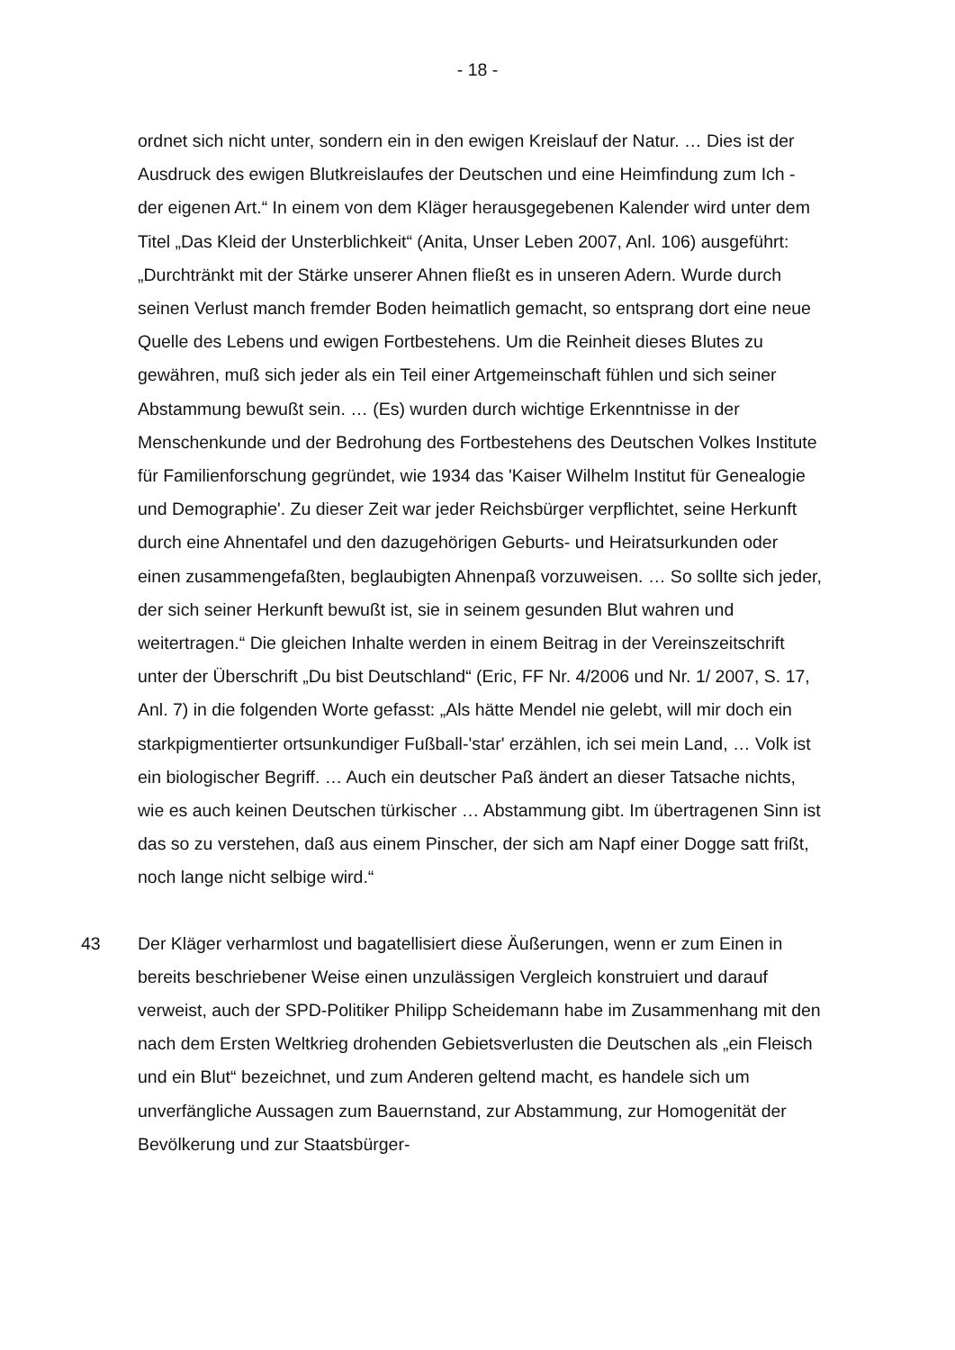- 18 -
ordnet sich nicht unter, sondern ein in den ewigen Kreislauf der Natur. … Dies ist der Ausdruck des ewigen Blutkreislaufes der Deutschen und eine Heimfindung zum Ich - der eigenen Art.“ In einem von dem Kläger herausgegebenen Kalender wird unter dem Titel „Das Kleid der Unsterblichkeit“ (Anita, Unser Leben 2007, Anl. 106) ausgeführt: „Durchtränkt mit der Stärke unserer Ahnen fließt es in unseren Adern. Wurde durch seinen Verlust manch fremder Boden heimatlich gemacht, so entsprang dort eine neue Quelle des Lebens und ewigen Fortbestehens. Um die Reinheit dieses Blutes zu gewähren, muß sich jeder als ein Teil einer Artgemeinschaft fühlen und sich seiner Abstammung bewußt sein. … (Es) wurden durch wichtige Erkenntnisse in der Menschenkunde und der Bedrohung des Fortbestehens des Deutschen Volkes Institute für Familienforschung gegründet, wie 1934 das 'Kaiser Wilhelm Institut für Genealogie und Demographie'. Zu dieser Zeit war jeder Reichsbürger verpflichtet, seine Herkunft durch eine Ahnentafel und den dazugehörigen Geburts- und Heiratsurkunden oder einen zusammengefaßten, beglaubigten Ahnenpaß vorzuweisen. … So sollte sich jeder, der sich seiner Herkunft bewußt ist, sie in seinem gesunden Blut wahren und weitertragen.“ Die gleichen Inhalte werden in einem Beitrag in der Vereinszeitschrift unter der Überschrift „Du bist Deutschland“ (Eric, FF Nr. 4/2006 und Nr. 1/ 2007, S. 17, Anl. 7) in die folgenden Worte gefasst: „Als hätte Mendel nie gelebt, will mir doch ein starkpigmentierter ortsunkundiger Fußball-'star' erzählen, ich sei mein Land, … Volk ist ein biologischer Begriff. … Auch ein deutscher Paß ändert an dieser Tatsache nichts, wie es auch keinen Deutschen türkischer … Abstammung gibt. Im übertragenen Sinn ist das so zu verstehen, daß aus einem Pinscher, der sich am Napf einer Dogge satt frißt, noch lange nicht selbige wird.“
43 Der Kläger verharmlost und bagatellisiert diese Äußerungen, wenn er zum Einen in bereits beschriebener Weise einen unzulässigen Vergleich konstruiert und darauf verweist, auch der SPD-Politiker Philipp Scheidemann habe im Zusammenhang mit den nach dem Ersten Weltkrieg drohenden Gebietsverlusten die Deutschen als „ein Fleisch und ein Blut“ bezeichnet, und zum Anderen geltend macht, es handele sich um unverfängliche Aussagen zum Bauernstand, zur Abstammung, zur Homogenität der Bevölkerung und zur Staatsbürger-